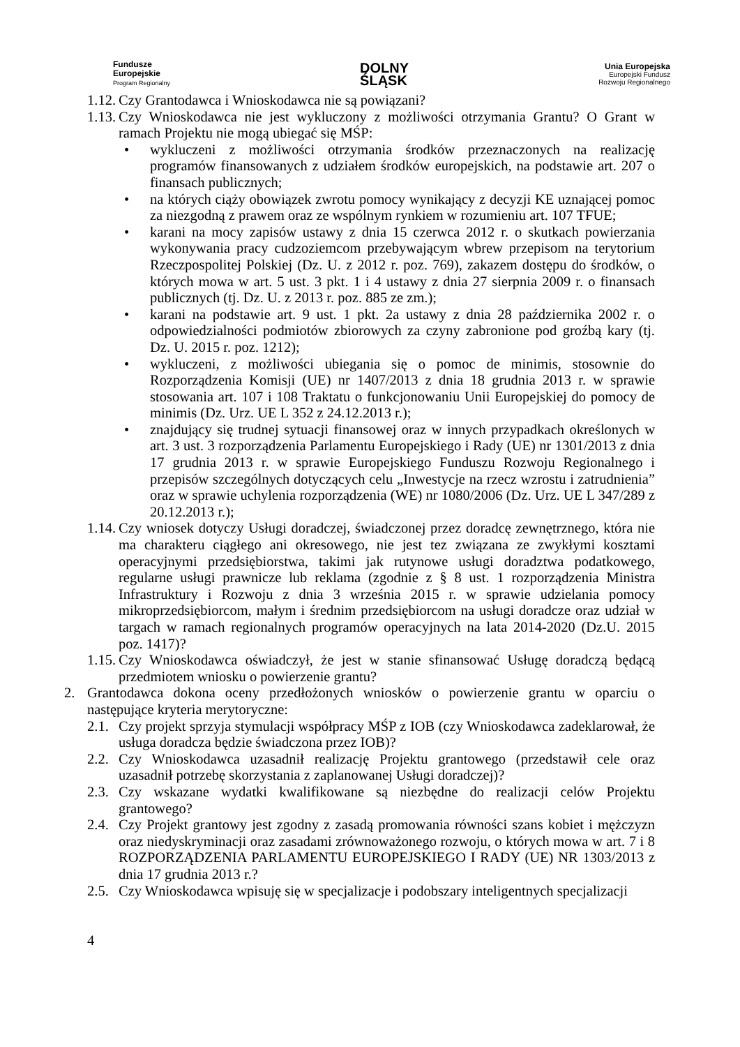Fundusze
Europejskie
Program Regionalny
DOLNY
ŚLĄSK
Unia Europejska
Europejski Fundusz
Rozwoju Regionalnego
1.12. Czy Grantodawca i Wnioskodawca nie są powiązani?
1.13. Czy Wnioskodawca nie jest wykluczony z możliwości otrzymania Grantu? O Grant w ramach Projektu nie mogą ubiegać się MŚP:
• wykluczeni z możliwości otrzymania środków przeznaczonych na realizację programów finansowanych z udziałem środków europejskich, na podstawie art. 207 o finansach publicznych;
• na których ciąży obowiązek zwrotu pomocy wynikający z decyzji KE uznającej pomoc za niezgodną z prawem oraz ze wspólnym rynkiem w rozumieniu art. 107 TFUE;
• karani na mocy zapisów ustawy z dnia 15 czerwca 2012 r. o skutkach powierzania wykonywania pracy cudzoziemcom przebywającym wbrew przepisom na terytorium Rzeczpospolitej Polskiej (Dz. U. z 2012 r. poz. 769), zakazem dostępu do środków, o których mowa w art. 5 ust. 3 pkt. 1 i 4 ustawy z dnia 27 sierpnia 2009 r. o finansach publicznych (tj. Dz. U. z 2013 r. poz. 885 ze zm.);
• karani na podstawie art. 9 ust. 1 pkt. 2a ustawy z dnia 28 października 2002 r. o odpowiedzialności podmiotów zbiorowych za czyny zabronione pod groźbą kary (tj. Dz. U. 2015 r. poz. 1212);
• wykluczeni, z możliwości ubiegania się o pomoc de minimis, stosownie do Rozporządzenia Komisji (UE) nr 1407/2013 z dnia 18 grudnia 2013 r. w sprawie stosowania art. 107 i 108 Traktatu o funkcjonowaniu Unii Europejskiej do pomocy de minimis (Dz. Urz. UE L 352 z 24.12.2013 r.);
• znajdujący się trudnej sytuacji finansowej oraz w innych przypadkach określonych w art. 3 ust. 3 rozporządzenia Parlamentu Europejskiego i Rady (UE) nr 1301/2013 z dnia 17 grudnia 2013 r. w sprawie Europejskiego Funduszu Rozwoju Regionalnego i przepisów szczególnych dotyczących celu „Inwestycje na rzecz wzrostu i zatrudnienia” oraz w sprawie uchylenia rozporządzenia (WE) nr 1080/2006 (Dz. Urz. UE L 347/289 z 20.12.2013 r.);
1.14. Czy wniosek dotyczy Usługi doradczej, świadczonej przez doradcę zewnętrznego, która nie ma charakteru ciągłego ani okresowego, nie jest tez związana ze zwykłymi kosztami operacyjnymi przedsiębiorstwa, takimi jak rutynowe usługi doradztwa podatkowego, regularne usługi prawnicze lub reklama (zgodnie z § 8 ust. 1 rozporządzenia Ministra Infrastruktury i Rozwoju z dnia 3 września 2015 r. w sprawie udzielania pomocy mikroprzedsiębiorcom, małym i średnim przedsiębiorcom na usługi doradcze oraz udział w targach w ramach regionalnych programów operacyjnych na lata 2014-2020 (Dz.U. 2015 poz. 1417)?
1.15. Czy Wnioskodawca oświadczył, że jest w stanie sfinansować Usługę doradczą będącą przedmiotem wniosku o powierzenie grantu?
2. Grantodawca dokona oceny przedłożonych wniosków o powierzenie grantu w oparciu o następujące kryteria merytoryczne:
2.1. Czy projekt sprzyja stymulacji współpracy MŚP z IOB (czy Wnioskodawca zadeklarował, że usługa doradcza będzie świadczona przez IOB)?
2.2. Czy Wnioskodawca uzasadnił realizację Projektu grantowego (przedstawił cele oraz uzasadnił potrzebę skorzystania z zaplanowanej Usługi doradczej)?
2.3. Czy wskazane wydatki kwalifikowane są niezbędne do realizacji celów Projektu grantowego?
2.4. Czy Projekt grantowy jest zgodny z zasadą promowania równości szans kobiet i mężczyzn oraz niedyskryminacji oraz zasadami zrównoważonego rozwoju, o których mowa w art. 7 i 8 ROZPORZĄDZENIA PARLAMENTU EUROPEJSKIEGO I RADY (UE) NR 1303/2013 z dnia 17 grudnia 2013 r.?
2.5. Czy Wnioskodawca wpisuję się w specjalizacje i podobszary inteligentnych specjalizacji
4